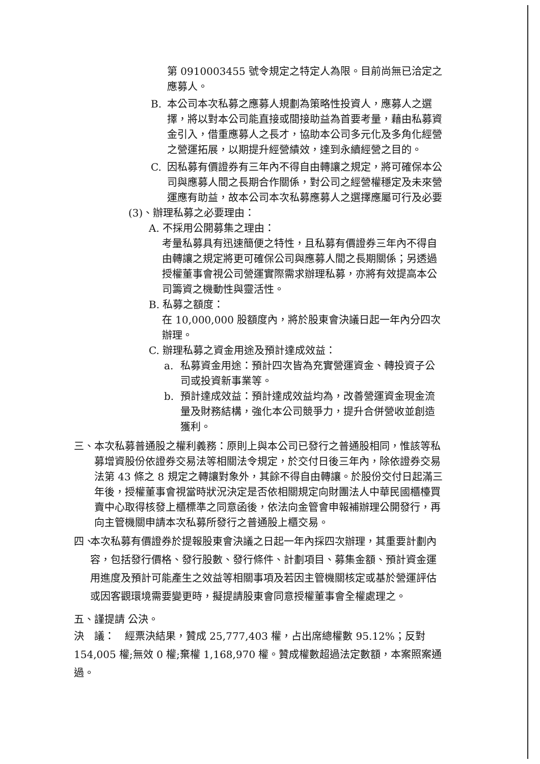第 0910003455 號令規定之特定人為限。目前尚無已洽定之應募人。
B. 本公司本次私募之應募人規劃為策略性投資人，應募人之選擇，將以對本公司能直接或間接助益為首要考量，藉由私募資金引入，借重應募人之長才，協助本公司多元化及多角化經營之營運拓展，以期提升經營績效，達到永續經營之目的。
C. 因私募有價證券有三年內不得自由轉讓之規定，將可確保本公司與應募人間之長期合作關係，對公司之經營權穩定及未來營運應有助益，故本公司本次私募應募人之選擇應屬可行及必要
(3)、辦理私募之必要理由：
A. 不採用公開募集之理由：
考量私募具有迅速簡便之特性，且私募有價證券三年內不得自由轉讓之規定將更可確保公司與應募人間之長期關係；另透過授權董事會視公司營運實際需求辦理私募，亦將有效提高本公司籌資之機動性與靈活性。
B. 私募之額度：
在 10,000,000 股額度內，將於股東會決議日起一年內分四次辦理。
C. 辦理私募之資金用途及預計達成效益：
a. 私募資金用途：預計四次皆為充實營運資金、轉投資子公司或投資新事業等。
b. 預計達成效益：預計達成效益均為，改善營運資金現金流量及財務結構，強化本公司競爭力，提升合併營收並創造獲利。
三、 本次私募普通股之權利義務：原則上與本公司已發行之普通股相同，惟該等私募增資股份依證券交易法等相關法令規定，於交付日後三年內，除依證券交易法第 43 條之 8 規定之轉讓對象外，其餘不得自由轉讓。於股份交付日起滿三年後，授權董事會視當時狀況決定是否依相關規定向財團法人中華民國櫃檯買賣中心取得核發上櫃標準之同意函後，依法向金管會申報補辦理公開發行，再向主管機關申請本次私募所發行之普通股上櫃交易。
四、
本次私募有價證券於提報股東會決議之日起一年內採四次辦理，其重要計劃內容，包括發行價格、發行股數、發行條件、計劃項目、募集金額、預計資金運用進度及預計可能產生之效益等相關事項及若因主管機關核定或基於營運評估或因客觀環境需要變更時，擬提請股東會同意授權董事會全權處理之。
五、謹提請 公決。
決　議：　經票決結果，贊成 25,777,403 權，占出席總權數 95.12%；反對 154,005 權;無效 0 權;棄權 1,168,970 權。贊成權數超過法定數額，本案照案通過。